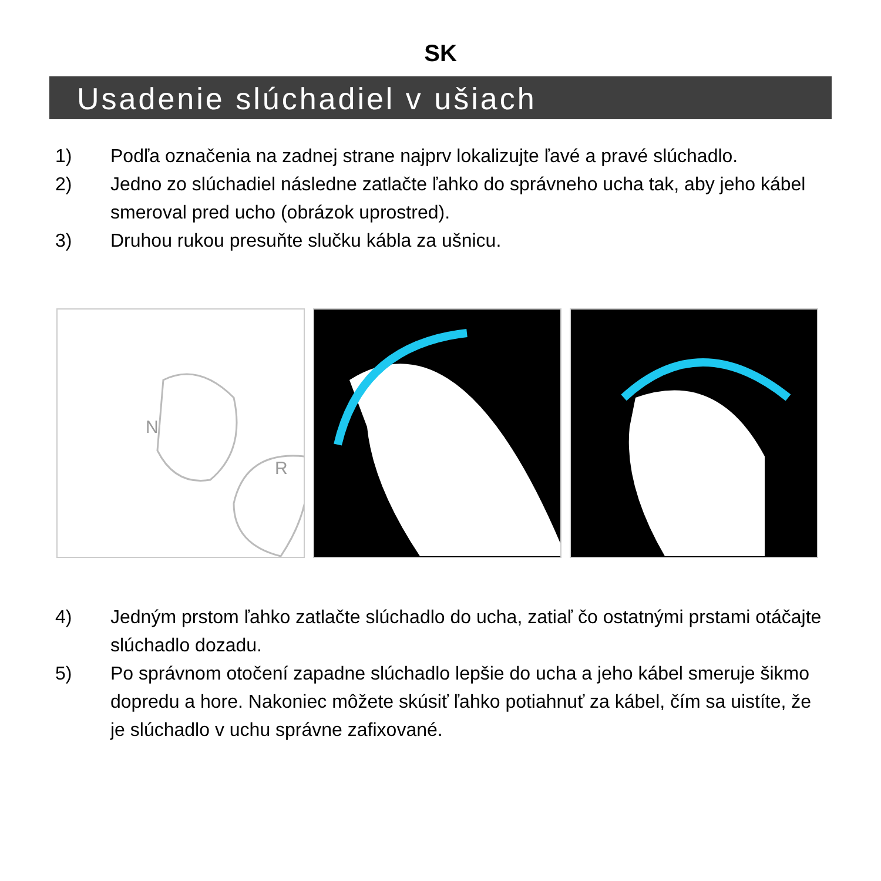SK
Usadenie slúchadiel v ušiach
1) Podľa označenia na zadnej strane najprv lokalizujte ľavé a pravé slúchadlo.
2) Jedno zo slúchadiel následne zatlačte ľahko do správneho ucha tak, aby jeho kábel smeroval pred ucho (obrázok uprostred).
3) Druhou rukou presuňte slučku kábla za ušnicu.
N
R
4) Jedným prstom ľahko zatlačte slúchadlo do ucha, zatiaľ čo ostatnými prstami otáčajte slúchadlo dozadu.
5) Po správnom otočení zapadne slúchadlo lepšie do ucha a jeho kábel smeruje šikmo dopredu a hore. Nakoniec môžete skúsiť ľahko potiahnuť za kábel, čím sa uistíte, že je slúchadlo v uchu správne zafixované.